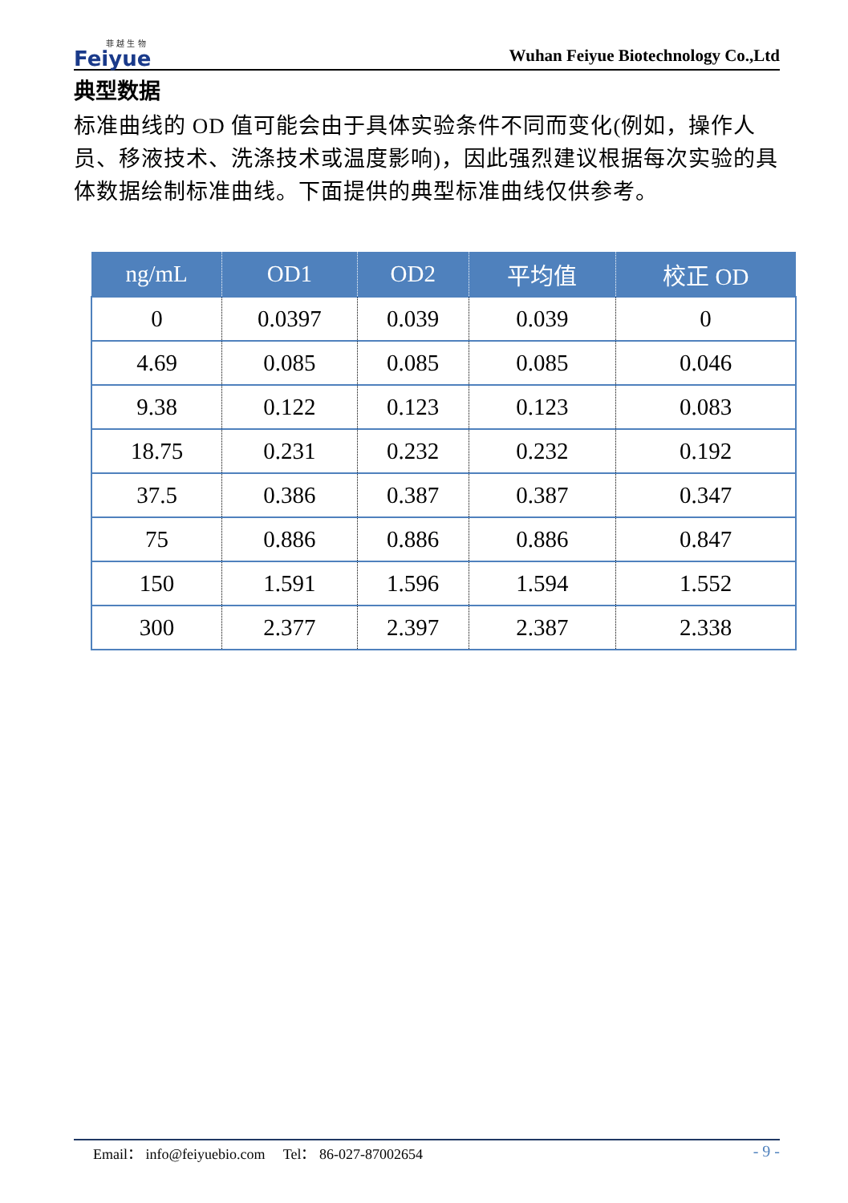菲 越 生 物
Feiyue
Wuhan Feiyue Biotechnology Co.,Ltd
典型数据
标准曲线的 OD 值可能会由于具体实验条件不同而变化(例如，操作人员、移液技术、洗涤技术或温度影响)，因此强烈建议根据每次实验的具体数据绘制标准曲线。下面提供的典型标准曲线仅供参考。
| ng/mL | OD1 | OD2 | 平均值 | 校正 OD |
| --- | --- | --- | --- | --- |
| 0 | 0.0397 | 0.039 | 0.039 | 0 |
| 4.69 | 0.085 | 0.085 | 0.085 | 0.046 |
| 9.38 | 0.122 | 0.123 | 0.123 | 0.083 |
| 18.75 | 0.231 | 0.232 | 0.232 | 0.192 |
| 37.5 | 0.386 | 0.387 | 0.387 | 0.347 |
| 75 | 0.886 | 0.886 | 0.886 | 0.847 |
| 150 | 1.591 | 1.596 | 1.594 | 1.552 |
| 300 | 2.377 | 2.397 | 2.387 | 2.338 |
Email： info@feiyuebio.com Tel： 86-027-87002654 - 9 -